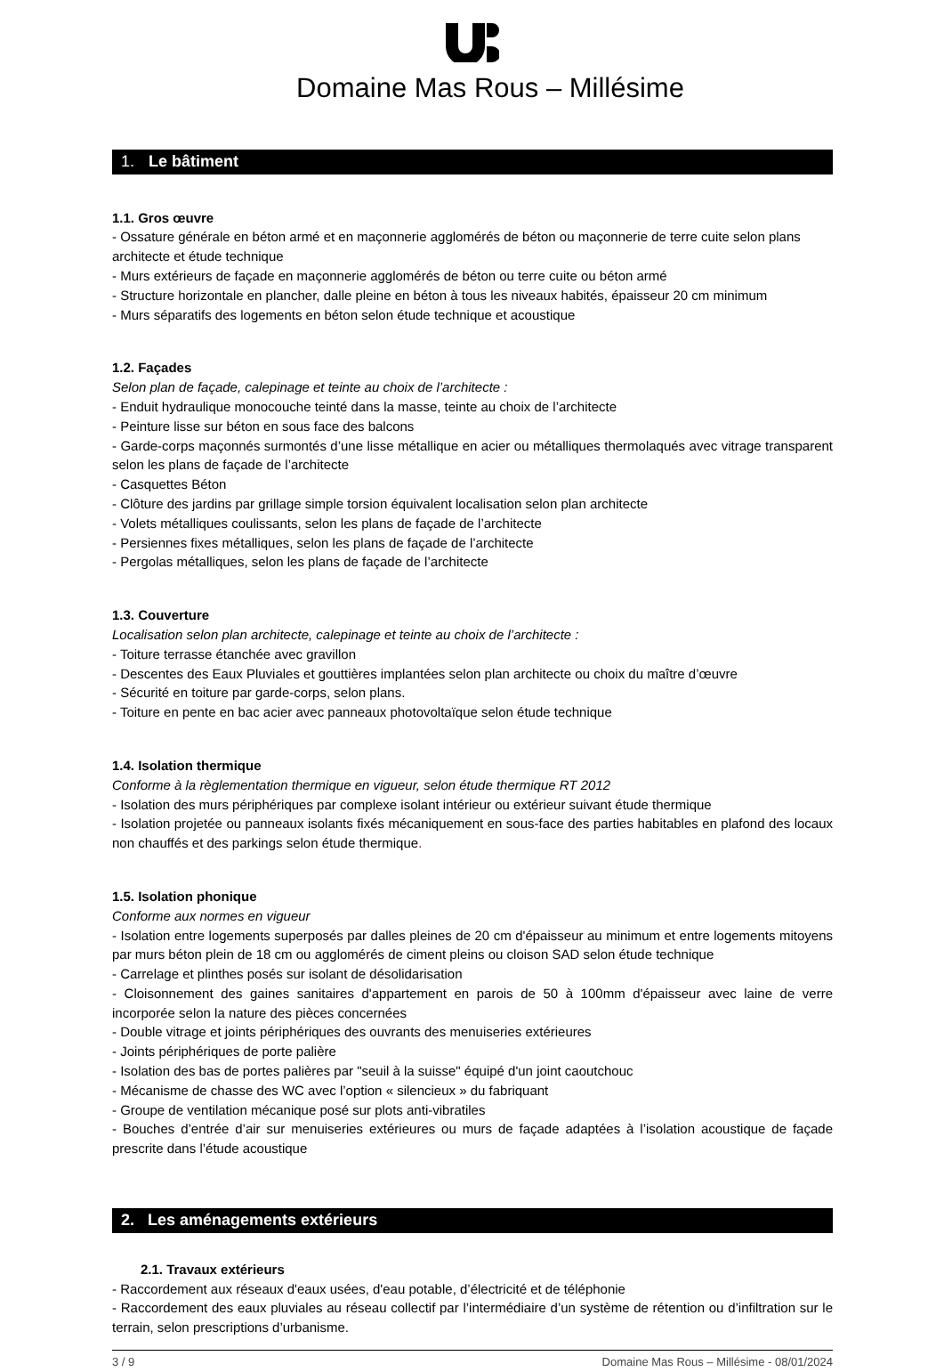Domaine Mas Rous – Millésime
1. Le bâtiment
1.1. Gros œuvre
- Ossature générale en béton armé et en maçonnerie agglomérés de béton ou maçonnerie de terre cuite selon plans architecte et étude technique
- Murs extérieurs de façade en maçonnerie agglomérés de béton ou terre cuite ou béton armé
- Structure horizontale en plancher, dalle pleine en béton à tous les niveaux habités, épaisseur 20 cm minimum
- Murs séparatifs des logements en béton selon étude technique et acoustique
1.2. Façades
Selon plan de façade, calepinage et teinte au choix de l’architecte :
- Enduit hydraulique monocouche teinté dans la masse, teinte au choix de l’architecte
- Peinture lisse sur béton en sous face des balcons
- Garde-corps maçonnés surmontés d’une lisse métallique en acier ou métalliques thermolaqués avec vitrage transparent selon les plans de façade de l’architecte
- Casquettes Béton
- Clôture des jardins par grillage simple torsion équivalent localisation selon plan architecte
- Volets métalliques coulissants, selon les plans de façade de l’architecte
- Persiennes fixes métalliques, selon les plans de façade de l’architecte
- Pergolas métalliques, selon les plans de façade de l’architecte
1.3. Couverture
Localisation selon plan architecte, calepinage et teinte au choix de l’architecte :
- Toiture terrasse étanchée avec gravillon
- Descentes des Eaux Pluviales et gouttières implantées selon plan architecte ou choix du maître d’œuvre
- Sécurité en toiture par garde-corps, selon plans.
- Toiture en pente en bac acier avec panneaux photovoltaïque selon étude technique
1.4. Isolation thermique
Conforme à la règlementation thermique en vigueur, selon étude thermique RT 2012
- Isolation des murs périphériques par complexe isolant intérieur ou extérieur suivant étude thermique
- Isolation projetée ou panneaux isolants fixés mécaniquement en sous-face des parties habitables en plafond des locaux non chauffés et des parkings selon étude thermique.
1.5. Isolation phonique
Conforme aux normes en vigueur
- Isolation entre logements superposés par dalles pleines de 20 cm d'épaisseur au minimum et entre logements mitoyens par murs béton plein de 18 cm ou agglomérés de ciment pleins ou cloison SAD selon étude technique
- Carrelage et plinthes posés sur isolant de désolidarisation
- Cloisonnement des gaines sanitaires d'appartement en parois de 50 à 100mm d'épaisseur avec laine de verre incorporée selon la nature des pièces concernées
- Double vitrage et joints périphériques des ouvrants des menuiseries extérieures
- Joints périphériques de porte palière
- Isolation des bas de portes palières par "seuil à la suisse" équipé d'un joint caoutchouc
- Mécanisme de chasse des WC avec l’option « silencieux » du fabriquant
- Groupe de ventilation mécanique posé sur plots anti-vibratiles
- Bouches d’entrée d’air sur menuiseries extérieures ou murs de façade adaptées à l’isolation acoustique de façade prescrite dans l’étude acoustique
2. Les aménagements extérieurs
2.1. Travaux extérieurs
- Raccordement aux réseaux d'eaux usées, d'eau potable, d’électricité et de téléphonie
- Raccordement des eaux pluviales au réseau collectif par l’intermédiaire d’un système de rétention ou d’infiltration sur le terrain, selon prescriptions d’urbanisme.
3 / 9 Domaine Mas Rous – Millésime - 08/01/2024